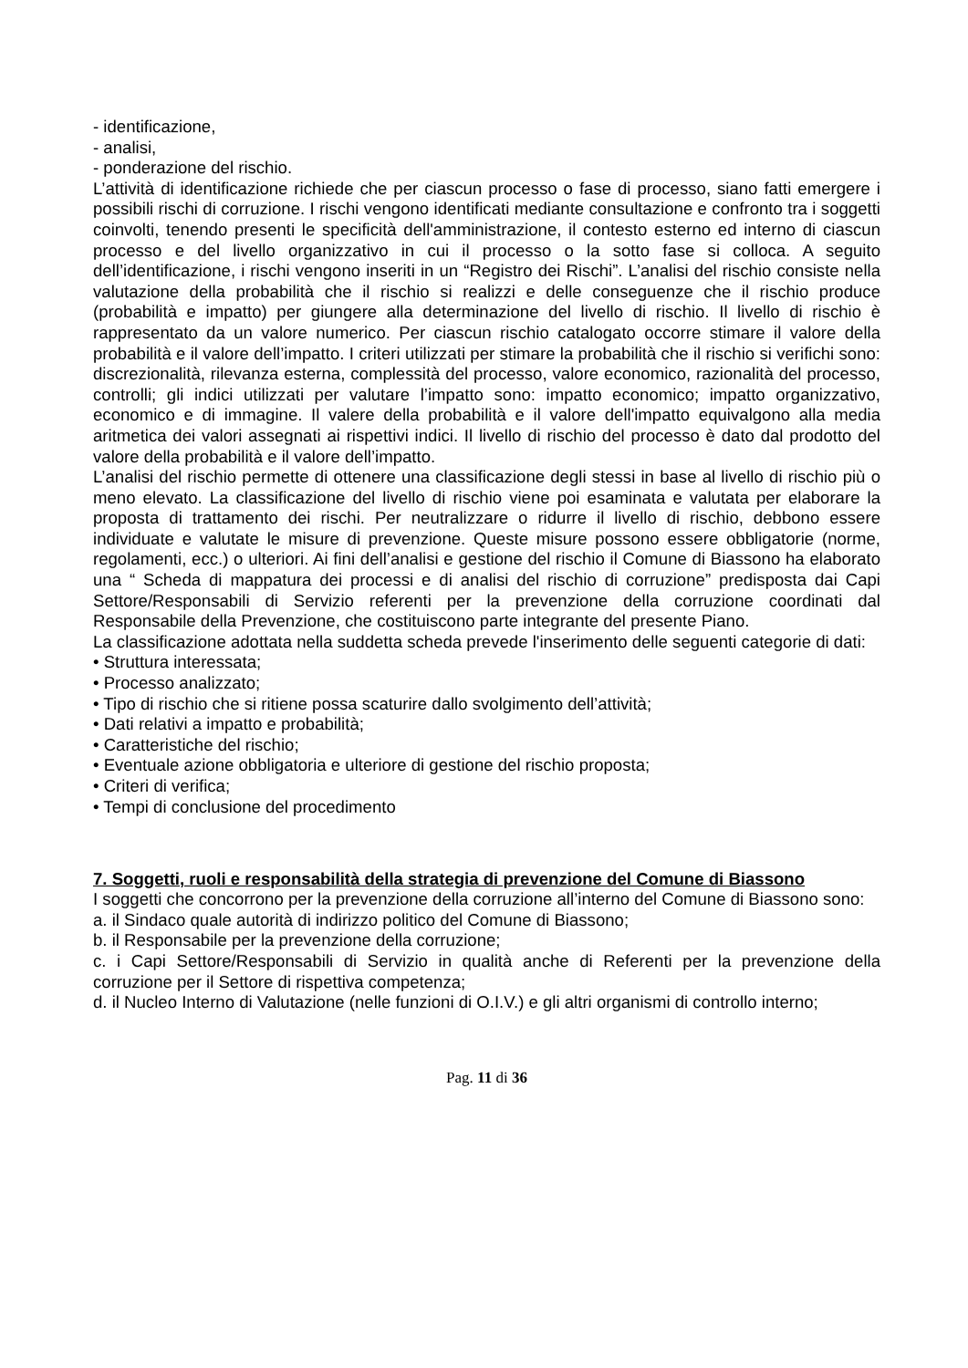- identificazione,
- analisi,
- ponderazione del rischio.
L’attività di identificazione richiede che per ciascun processo o fase di processo, siano fatti emergere i possibili rischi di corruzione. I rischi vengono identificati mediante consultazione e confronto tra i soggetti coinvolti, tenendo presenti le specificità dell'amministrazione, il contesto esterno ed interno di ciascun processo e del livello organizzativo in cui il processo o la sotto fase si colloca. A seguito dell’identificazione, i rischi vengono inseriti in un “Registro dei Rischi”. L’analisi del rischio consiste nella valutazione della probabilità che il rischio si realizzi e delle conseguenze che il rischio produce (probabilità e impatto) per giungere alla determinazione del livello di rischio. Il livello di rischio è rappresentato da un valore numerico. Per ciascun rischio catalogato occorre stimare il valore della probabilità e il valore dell’impatto. I criteri utilizzati per stimare la probabilità che il rischio si verifichi sono: discrezionalità, rilevanza esterna, complessità del processo, valore economico, razionalità del processo, controlli; gli indici utilizzati per valutare l’impatto sono: impatto economico; impatto organizzativo, economico e di immagine. Il valere della probabilità e il valore dell'impatto equivalgono alla media aritmetica dei valori assegnati ai rispettivi indici. Il livello di rischio del processo è dato dal prodotto del valore della probabilità e il valore dell’impatto.
L’analisi del rischio permette di ottenere una classificazione degli stessi in base al livello di rischio più o meno elevato. La classificazione del livello di rischio viene poi esaminata e valutata per elaborare la proposta di trattamento dei rischi. Per neutralizzare o ridurre il livello di rischio, debbono essere individuate e valutate le misure di prevenzione. Queste misure possono essere obbligatorie (norme, regolamenti, ecc.) o ulteriori. Ai fini dell’analisi e gestione del rischio il Comune di Biassono ha elaborato una “ Scheda di mappatura dei processi e di analisi del rischio di corruzione” predisposta dai Capi Settore/Responsabili di Servizio referenti per la prevenzione della corruzione coordinati dal Responsabile della Prevenzione, che costituiscono parte integrante del presente Piano.
La classificazione adottata nella suddetta scheda prevede l'inserimento delle seguenti categorie di dati:
• Struttura interessata;
• Processo analizzato;
• Tipo di rischio che si ritiene possa scaturire dallo svolgimento dell’attività;
• Dati relativi a impatto e probabilità;
• Caratteristiche del rischio;
• Eventuale azione obbligatoria e ulteriore di gestione del rischio proposta;
• Criteri di verifica;
• Tempi di conclusione del procedimento
7. Soggetti, ruoli e responsabilità della strategia di prevenzione del Comune di Biassono
I soggetti che concorrono per la prevenzione della corruzione all’interno del Comune di Biassono sono:
a. il Sindaco quale autorità di indirizzo politico del Comune di Biassono;
b. il Responsabile per la prevenzione della corruzione;
c. i Capi Settore/Responsabili di Servizio in qualità anche di Referenti per la prevenzione della corruzione per il Settore di rispettiva competenza;
d. il Nucleo Interno di Valutazione (nelle funzioni di O.I.V.) e gli altri organismi di controllo interno;
Pag. 11 di 36